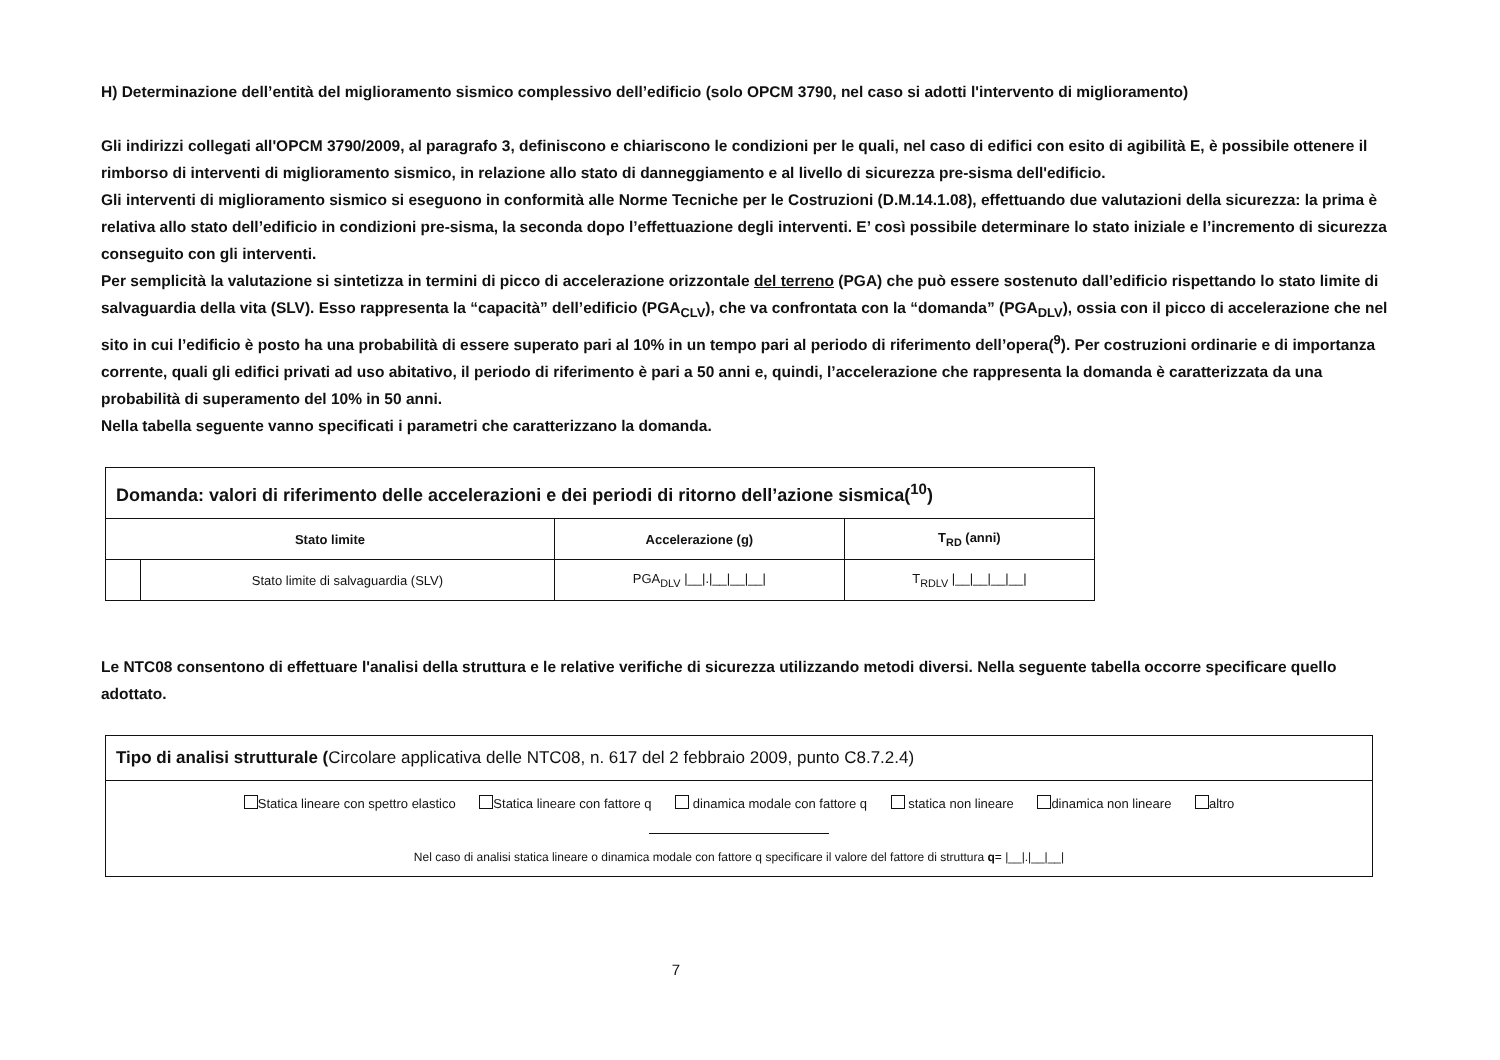H) Determinazione dell’entità del miglioramento sismico complessivo dell’edificio (solo OPCM 3790, nel caso si adotti l'intervento di miglioramento)
Gli indirizzi collegati all'OPCM 3790/2009, al paragrafo 3, definiscono e chiariscono le condizioni per le quali, nel caso di edifici con esito di agibilità E, è possibile ottenere il rimborso di interventi di miglioramento sismico, in relazione allo stato di danneggiamento e al livello di sicurezza pre-sisma dell'edificio.
Gli interventi di miglioramento sismico si eseguono in conformità alle Norme Tecniche per le Costruzioni (D.M.14.1.08), effettuando due valutazioni della sicurezza: la prima è relativa allo stato dell’edificio in condizioni pre-sisma, la seconda dopo l’effettuazione degli interventi. E’ così possibile determinare lo stato iniziale e l’incremento di sicurezza conseguito con gli interventi.
Per semplicità la valutazione si sintetizza in termini di picco di accelerazione orizzontale del terreno (PGA) che può essere sostenuto dall’edificio rispettando lo stato limite di salvaguardia della vita (SLV). Esso rappresenta la “capacità” dell’edificio (PGA<sub>CLV</sub>), che va confrontata con la “domanda” (PGA<sub>DLV</sub>), ossia con il picco di accelerazione che nel sito in cui l’edificio è posto ha una probabilità di essere superato pari al 10% in un tempo pari al periodo di riferimento dell’opera(<sup>9</sup>). Per costruzioni ordinarie e di importanza corrente, quali gli edifici privati ad uso abitativo, il periodo di riferimento è pari a 50 anni e, quindi, l’accelerazione che rappresenta la domanda è caratterizzata da una probabilità di superamento del 10% in 50 anni.
Nella tabella seguente vanno specificati i parametri che caratterizzano la domanda.
| Domanda: valori di riferimento delle accelerazioni e dei periodi di ritorno dell’azione sismica(<sup>10</sup>) | | | |
| Stato limite | | Accelerazione (g) | T<sub>RD</sub> (anni) |
| | Stato limite di salvaguardia (SLV) | PGA<sub>DLV</sub> /__/./__/__/__/ | T<sub>RDLV</sub> /__/__/__/__/ |
Le NTC08 consentono di effettuare l'analisi della struttura e le relative verifiche di sicurezza utilizzando metodi diversi. Nella seguente tabella occorre specificare quello adottato.
| Tipo di analisi strutturale ( Circolare applicativa delle NTC08, n. 617 del 2 febbraio 2009, punto C8.7.2.4) |
| Statica lineare con spettro elastico Statica lineare con fattore q dinamica modale con fattore q statica non lineare dinamica non lineare altro Nel caso di analisi statica lineare o dinamica modale con fattore q specificare il valore del fattore di struttura q = /__/./__/__/ |
7